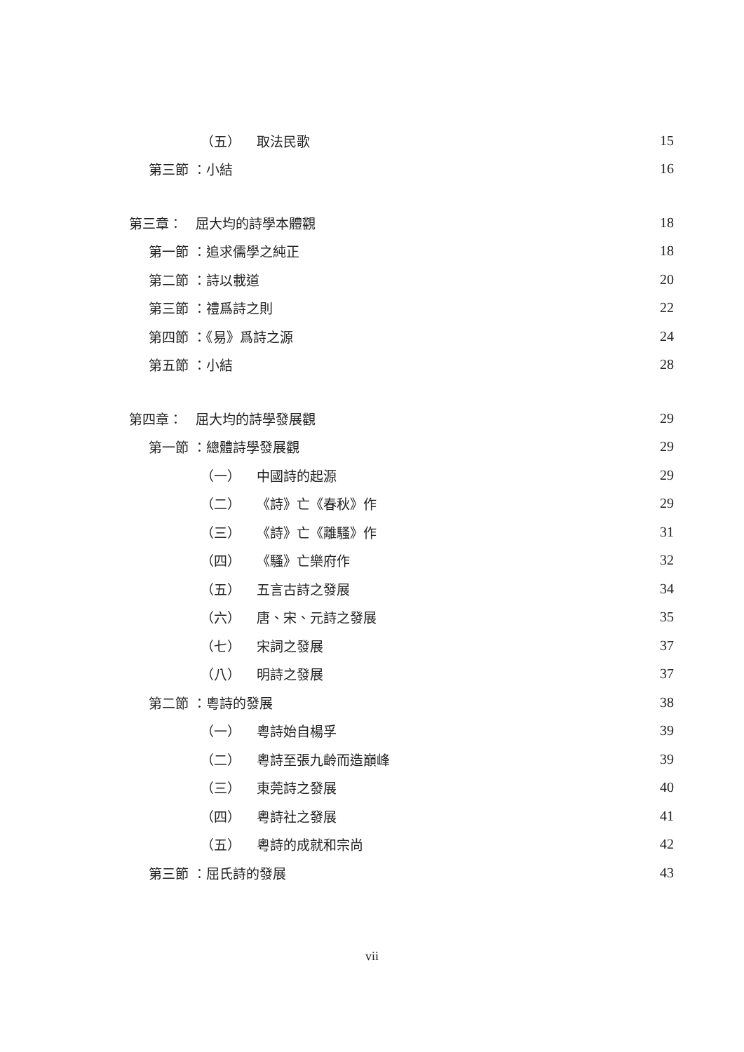（五） 取法民歌 15
第三節 ：小結 16
第三章：　屈大均的詩學本體觀 18
第一節 ：追求儒學之純正 18
第二節 ：詩以載道 20
第三節 ：禮爲詩之則 22
第四節 ：《易》爲詩之源 24
第五節 ：小結 28
第四章：　屈大均的詩學發展觀 29
第一節 ：總體詩學發展觀 29
（一） 中國詩的起源 29
（二） 《詩》亡《春秋》作 29
（三） 《詩》亡《離騷》作 31
（四） 《騷》亡樂府作 32
（五） 五言古詩之發展 34
（六） 唐、宋、元詩之發展 35
（七） 宋詞之發展 37
（八） 明詩之發展 37
第二節 ：粵詩的發展 38
（一） 粵詩始自楊孚 39
（二） 粵詩至張九齡而造巔峰 39
（三） 東莞詩之發展 40
（四） 粵詩社之發展 41
（五） 粵詩的成就和宗尚 42
第三節 ：屈氏詩的發展 43
vii